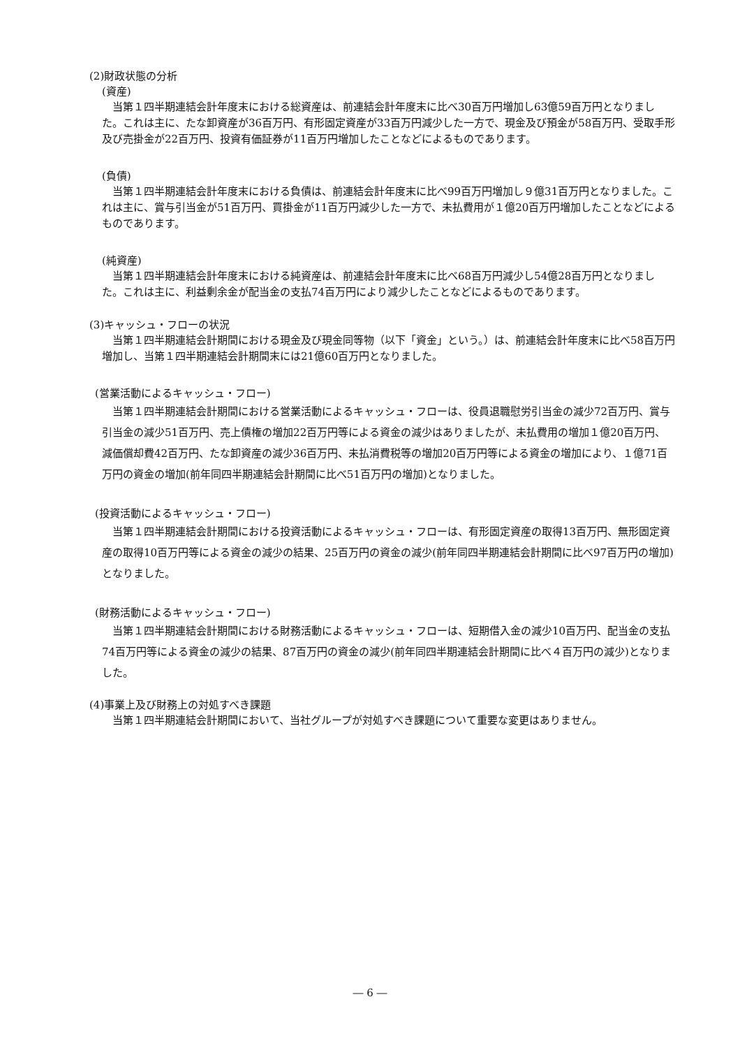(2)財政状態の分析
(資産)
当第１四半期連結会計年度末における総資産は、前連結会計年度末に比べ30百万円増加し63億59百万円となりました。これは主に、たな卸資産が36百万円、有形固定資産が33百万円減少した一方で、現金及び預金が58百万円、受取手形及び売掛金が22百万円、投資有価証券が11百万円増加したことなどによるものであります。
(負債)
当第１四半期連結会計年度末における負債は、前連結会計年度末に比べ99百万円増加し９億31百万円となりました。これは主に、賞与引当金が51百万円、買掛金が11百万円減少した一方で、未払費用が１億20百万円増加したことなどによるものであります。
(純資産)
当第１四半期連結会計年度末における純資産は、前連結会計年度末に比べ68百万円減少し54億28百万円となりました。これは主に、利益剰余金が配当金の支払74百万円により減少したことなどによるものであります。
(3)キャッシュ・フローの状況
当第１四半期連結会計期間における現金及び現金同等物（以下「資金」という。）は、前連結会計年度末に比べ58百万円増加し、当第１四半期連結会計期間末には21億60百万円となりました。
(営業活動によるキャッシュ・フロー)
当第１四半期連結会計期間における営業活動によるキャッシュ・フローは、役員退職慰労引当金の減少72百万円、賞与引当金の減少51百万円、売上債権の増加22百万円等による資金の減少はありましたが、未払費用の増加１億20百万円、減価償却費42百万円、たな卸資産の減少36百万円、未払消費税等の増加20百万円等による資金の増加により、１億71百万円の資金の増加(前年同四半期連結会計期間に比べ51百万円の増加)となりました。
(投資活動によるキャッシュ・フロー)
当第１四半期連結会計期間における投資活動によるキャッシュ・フローは、有形固定資産の取得13百万円、無形固定資産の取得10百万円等による資金の減少の結果、25百万円の資金の減少(前年同四半期連結会計期間に比べ97百万円の増加)となりました。
(財務活動によるキャッシュ・フロー)
当第１四半期連結会計期間における財務活動によるキャッシュ・フローは、短期借入金の減少10百万円、配当金の支払74百万円等による資金の減少の結果、87百万円の資金の減少(前年同四半期連結会計期間に比べ４百万円の減少)となりました。
(4)事業上及び財務上の対処すべき課題
当第１四半期連結会計期間において、当社グループが対処すべき課題について重要な変更はありません。
― 6 ―